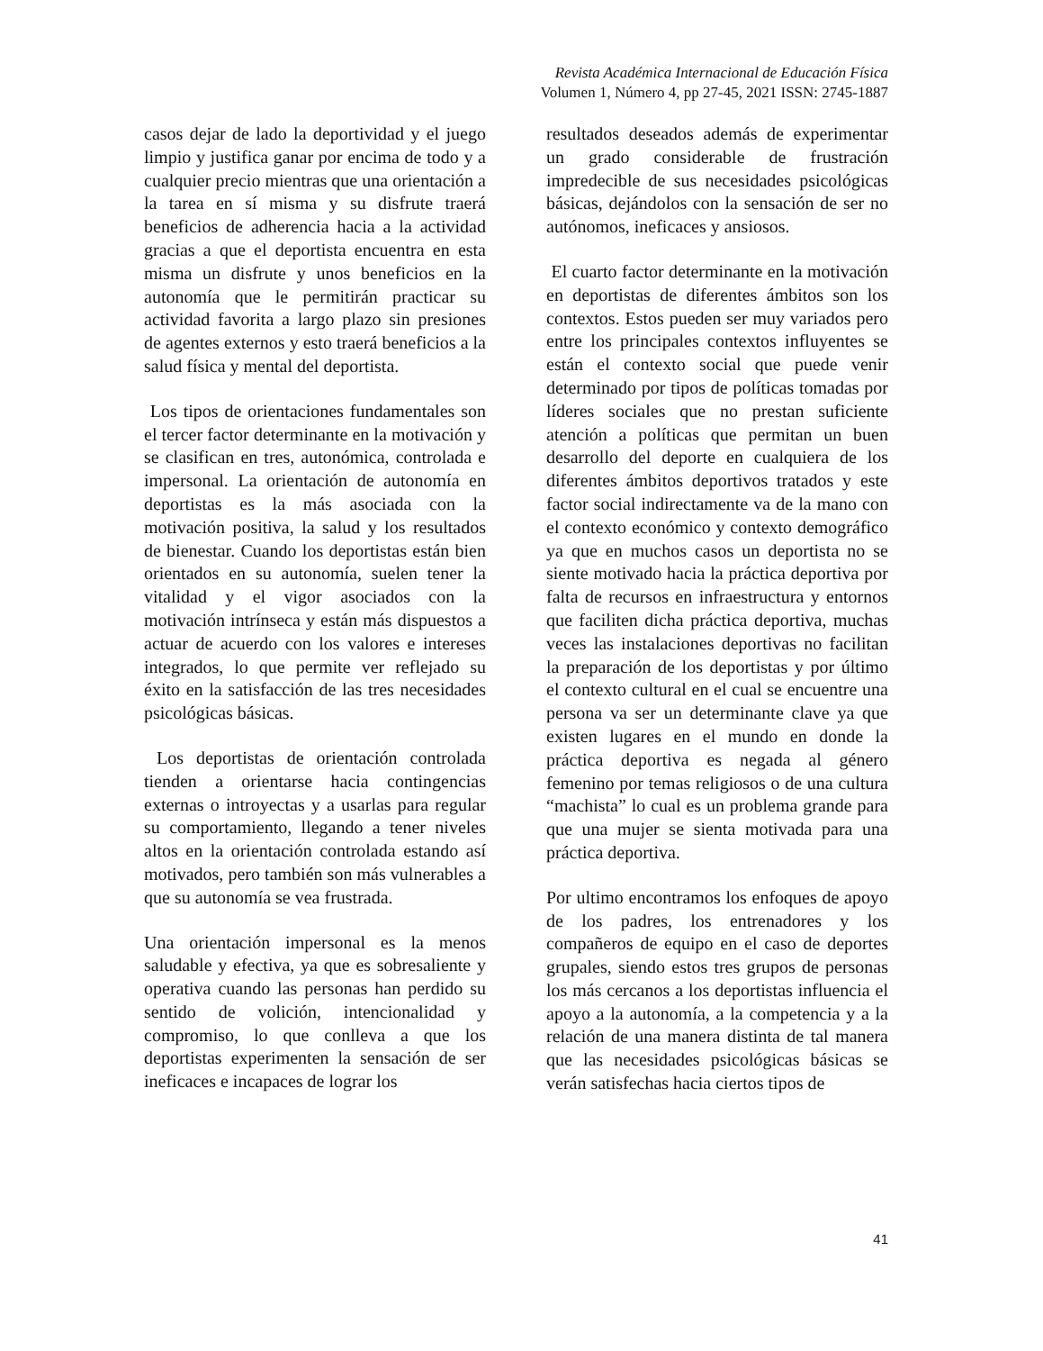Revista Académica Internacional de Educación Física
Volumen 1, Número 4, pp 27-45, 2021 ISSN: 2745-1887
casos dejar de lado la deportividad y el juego limpio y justifica ganar por encima de todo y a cualquier precio mientras que una orientación a la tarea en sí misma y su disfrute traerá beneficios de adherencia hacia a la actividad gracias a que el deportista encuentra en esta misma un disfrute y unos beneficios en la autonomía que le permitirán practicar su actividad favorita a largo plazo sin presiones de agentes externos y esto traerá beneficios a la salud física y mental del deportista.
Los tipos de orientaciones fundamentales son el tercer factor determinante en la motivación y se clasifican en tres, autonómica, controlada e impersonal. La orientación de autonomía en deportistas es la más asociada con la motivación positiva, la salud y los resultados de bienestar. Cuando los deportistas están bien orientados en su autonomía, suelen tener la vitalidad y el vigor asociados con la motivación intrínseca y están más dispuestos a actuar de acuerdo con los valores e intereses integrados, lo que permite ver reflejado su éxito en la satisfacción de las tres necesidades psicológicas básicas.
Los deportistas de orientación controlada tienden a orientarse hacia contingencias externas o introyectas y a usarlas para regular su comportamiento, llegando a tener niveles altos en la orientación controlada estando así motivados, pero también son más vulnerables a que su autonomía se vea frustrada.
Una orientación impersonal es la menos saludable y efectiva, ya que es sobresaliente y operativa cuando las personas han perdido su sentido de volición, intencionalidad y compromiso, lo que conlleva a que los deportistas experimenten la sensación de ser ineficaces e incapaces de lograr los
resultados deseados además de experimentar un grado considerable de frustración impredecible de sus necesidades psicológicas básicas, dejándolos con la sensación de ser no autónomos, ineficaces y ansiosos.
El cuarto factor determinante en la motivación en deportistas de diferentes ámbitos son los contextos. Estos pueden ser muy variados pero entre los principales contextos influyentes se están el contexto social que puede venir determinado por tipos de políticas tomadas por líderes sociales que no prestan suficiente atención a políticas que permitan un buen desarrollo del deporte en cualquiera de los diferentes ámbitos deportivos tratados y este factor social indirectamente va de la mano con el contexto económico y contexto demográfico ya que en muchos casos un deportista no se siente motivado hacia la práctica deportiva por falta de recursos en infraestructura y entornos que faciliten dicha práctica deportiva, muchas veces las instalaciones deportivas no facilitan la preparación de los deportistas y por último el contexto cultural en el cual se encuentre una persona va ser un determinante clave ya que existen lugares en el mundo en donde la práctica deportiva es negada al género femenino por temas religiosos o de una cultura “machista” lo cual es un problema grande para que una mujer se sienta motivada para una práctica deportiva.
Por ultimo encontramos los enfoques de apoyo de los padres, los entrenadores y los compañeros de equipo en el caso de deportes grupales, siendo estos tres grupos de personas los más cercanos a los deportistas influencia el apoyo a la autonomía, a la competencia y a la relación de una manera distinta de tal manera que las necesidades psicológicas básicas se verán satisfechas hacia ciertos tipos de
41